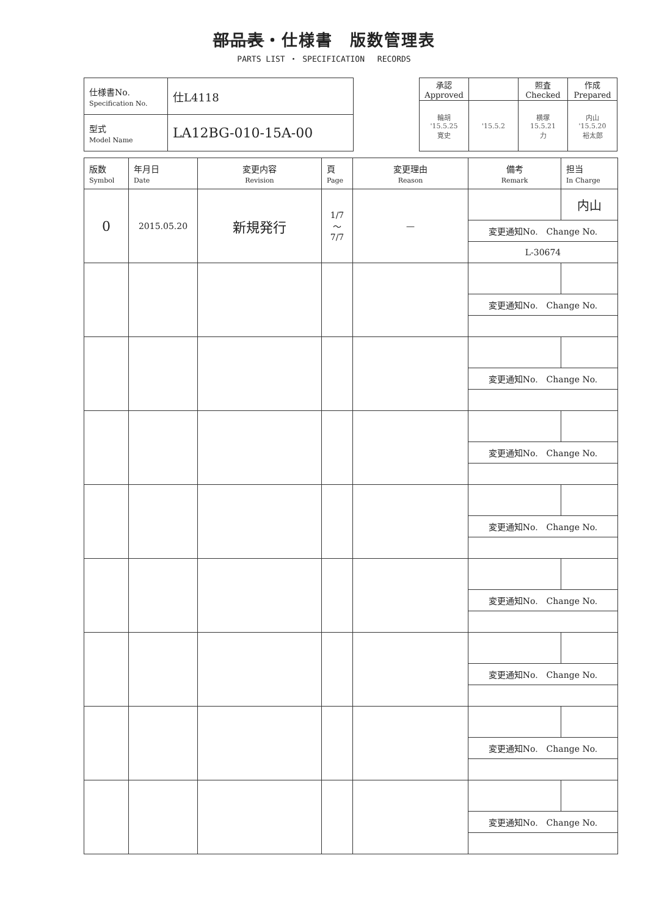部品表・仕様書　版数管理表
PARTS LIST ・ SPECIFICATION　 RECORDS
| 仕様書No. Specification No. | 仕L4118 |
| 型式 Model Name | LA12BG-010-15A-00 |
| 承認 Approved | | 照査 Checked | 作成 Prepared |
| 輪胡 '15.5.25 寛史 | '15.5.2 | 横塚 15.5.21 力 | 内山 '15.5.20 裕太郎 |
| 版数 Symbol | 年月日 Date | 変更内容 Revision | 頁 Page | 変更理由 Reason | 備考 Remark | 担当 In Charge |
| --- | --- | --- | --- | --- | --- | --- |
| 0 | 2015.05.20 | 新規発行 | 1/7 ～ 7/7 | — | | 内山 |
| | | | | | 変更通知No. Change No. | |
| | | | | | L-30674 | |
| | | | | | 変更通知No. Change No. | |
| | | | | | 変更通知No. Change No. | |
| | | | | | 変更通知No. Change No. | |
| | | | | | 変更通知No. Change No. | |
| | | | | | 変更通知No. Change No. | |
| | | | | | 変更通知No. Change No. | |
| | | | | | 変更通知No. Change No. | |
| | | | | | 変更通知No. Change No. | |